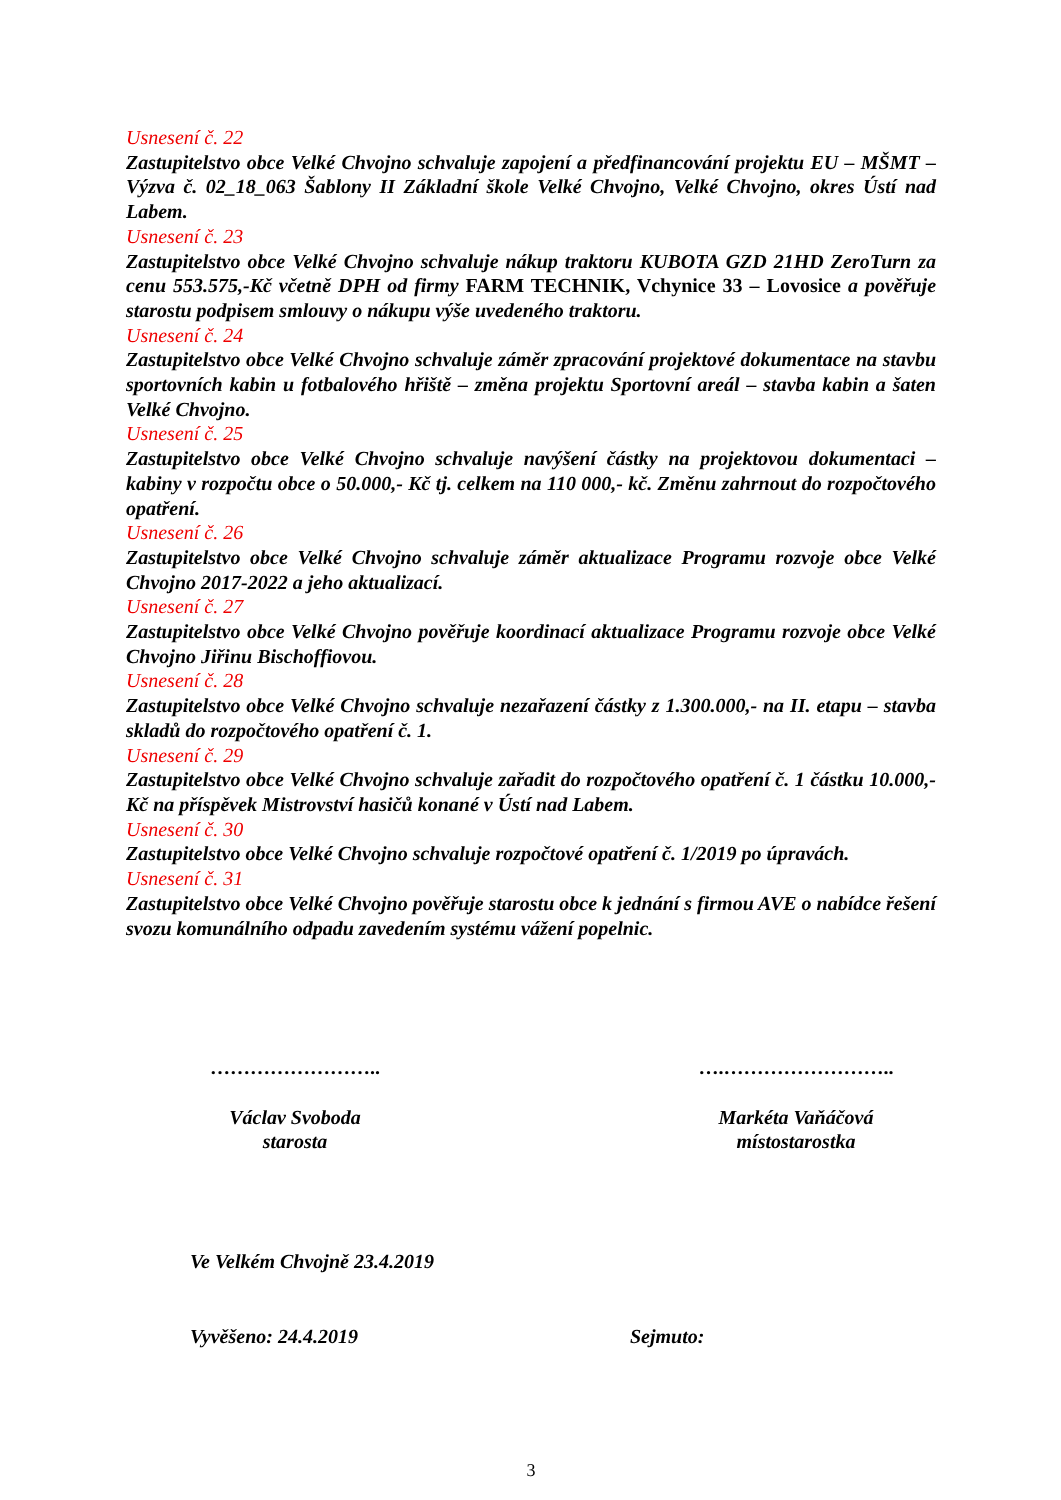Usnesení č. 22
Zastupitelstvo obce Velké Chvojno schvaluje zapojení a předfinancování projektu EU – MŠMT –Výzva č. 02_18_063 Šablony II Základní škole Velké Chvojno, Velké Chvojno, okres Ústí nad Labem.
Usnesení č. 23
Zastupitelstvo obce Velké Chvojno schvaluje nákup traktoru KUBOTA GZD 21HD ZeroTurn za cenu 553.575,-Kč včetně DPH od firmy FARM TECHNIK, Vchynice 33 – Lovosice a pověřuje starostu podpisem smlouvy o nákupu výše uvedeného traktoru.
Usnesení č. 24
Zastupitelstvo obce Velké Chvojno schvaluje záměr zpracování projektové dokumentace na stavbu sportovních kabin u fotbalového hřiště – změna projektu Sportovní areál – stavba kabin a šaten Velké Chvojno.
Usnesení č. 25
Zastupitelstvo obce Velké Chvojno schvaluje navýšení částky na projektovou dokumentaci – kabiny v rozpočtu obce o 50.000,- Kč tj. celkem na 110 000,- kč. Změnu zahrnout do rozpočtového opatření.
Usnesení č. 26
Zastupitelstvo obce Velké Chvojno schvaluje záměr aktualizace Programu rozvoje obce Velké Chvojno 2017-2022 a jeho aktualizací.
Usnesení č. 27
Zastupitelstvo obce Velké Chvojno pověřuje koordinací aktualizace Programu rozvoje obce Velké Chvojno Jiřinu Bischoffiovou.
Usnesení č. 28
Zastupitelstvo obce Velké Chvojno schvaluje nezařazení částky z 1.300.000,- na II. etapu – stavba skladů do rozpočtového opatření č. 1.
Usnesení č. 29
Zastupitelstvo obce Velké Chvojno schvaluje zařadit do rozpočtového opatření č. 1 částku 10.000,-Kč na příspěvek Mistrovství hasičů konané v Ústí nad Labem.
Usnesení č. 30
Zastupitelstvo obce Velké Chvojno schvaluje rozpočtové opatření č. 1/2019 po úpravách.
Usnesení č. 31
Zastupitelstvo obce Velké Chvojno pověřuje starostu obce k jednání s firmou AVE o nabídce řešení svozu komunálního odpadu zavedením systému vážení popelnic.
……………………..
Václav Svoboda
starosta
….……………………..
Markéta Vaňáčová
místostarostka
Ve Velkém Chvojně 23.4.2019
Vyvěšeno: 24.4.2019 Sejmuto:
3